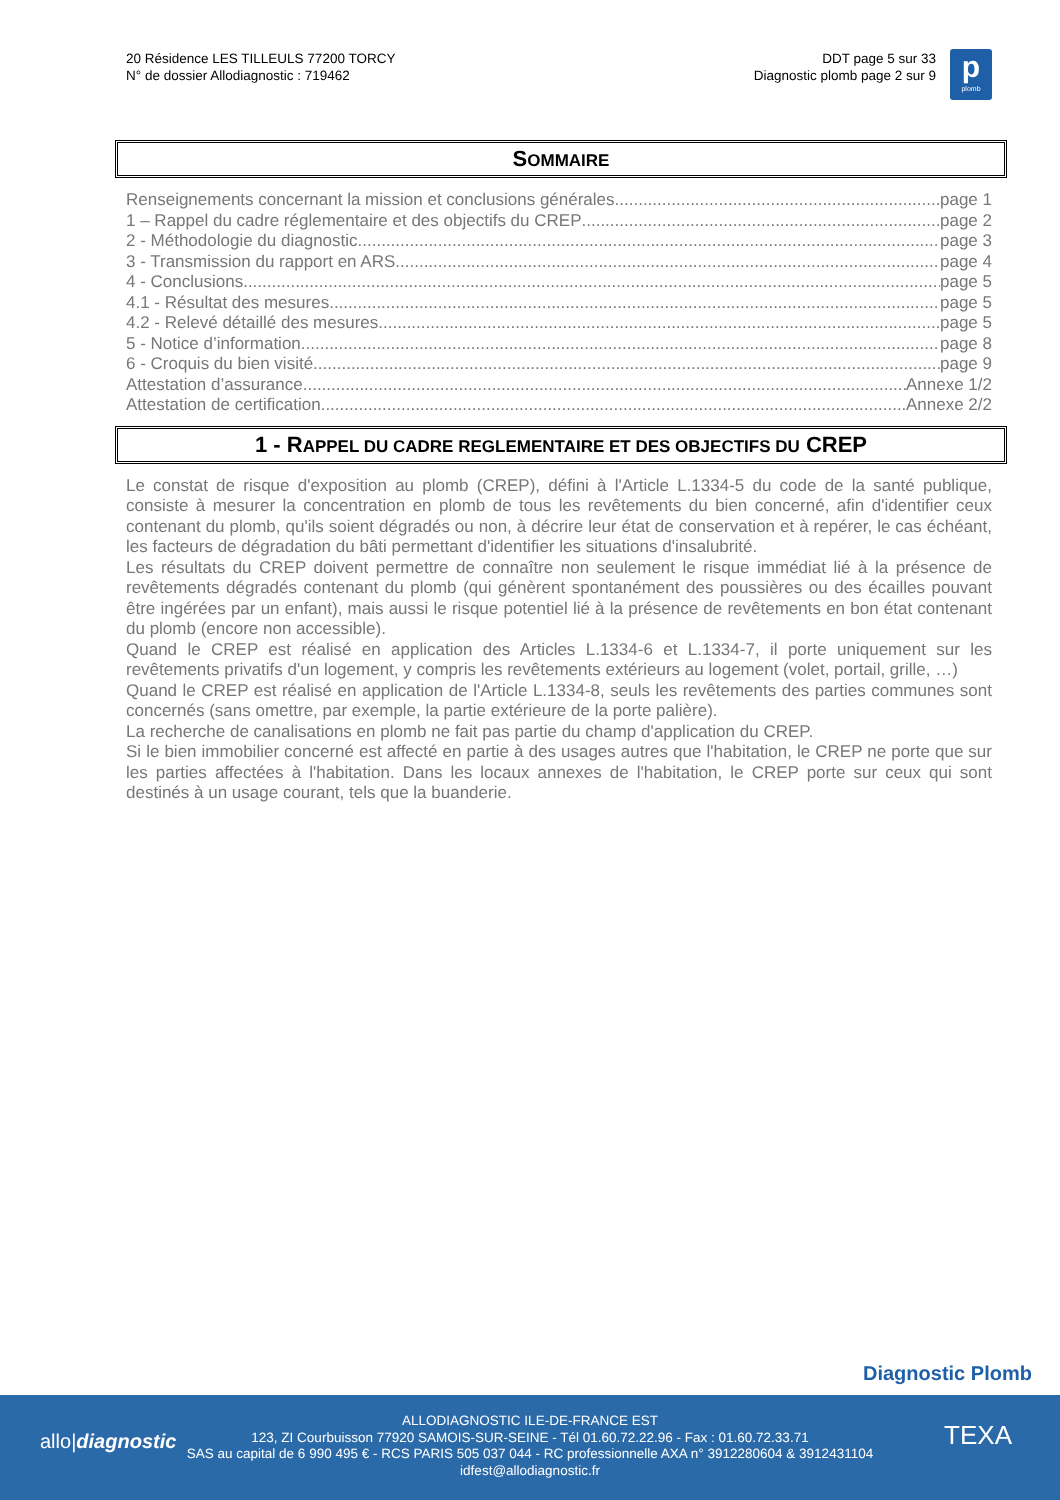20 Résidence LES TILLEULS 77200 TORCY
N° de dossier Allodiagnostic : 719462
DDT page 5 sur 33
Diagnostic plomb page 2 sur 9
p
plomb
SOMMAIRE
Renseignements concernant la mission et conclusions générales page 1
1 – Rappel du cadre réglementaire et des objectifs du CREP page 2
2 - Méthodologie du diagnostic page 3
3 - Transmission du rapport en ARS page 4
4 - Conclusions page 5
4.1 - Résultat des mesures page 5
4.2 - Relevé détaillé des mesures page 5
5 - Notice d’information page 8
6 - Croquis du bien visité page 9
Attestation d’assurance Annexe 1/2
Attestation de certification Annexe 2/2
1 - RAPPEL DU CADRE REGLEMENTAIRE ET DES OBJECTIFS DU CREP
Le constat de risque d'exposition au plomb (CREP), défini à l'Article L.1334-5 du code de la santé publique, consiste à mesurer la concentration en plomb de tous les revêtements du bien concerné, afin d'identifier ceux contenant du plomb, qu'ils soient dégradés ou non, à décrire leur état de conservation et à repérer, le cas échéant, les facteurs de dégradation du bâti permettant d'identifier les situations d'insalubrité.
Les résultats du CREP doivent permettre de connaître non seulement le risque immédiat lié à la présence de revêtements dégradés contenant du plomb (qui génèrent spontanément des poussières ou des écailles pouvant être ingérées par un enfant), mais aussi le risque potentiel lié à la présence de revêtements en bon état contenant du plomb (encore non accessible).
Quand le CREP est réalisé en application des Articles L.1334-6 et L.1334-7, il porte uniquement sur les revêtements privatifs d'un logement, y compris les revêtements extérieurs au logement (volet, portail, grille, …)
Quand le CREP est réalisé en application de l'Article L.1334-8, seuls les revêtements des parties communes sont concernés (sans omettre, par exemple, la partie extérieure de la porte palière).
La recherche de canalisations en plomb ne fait pas partie du champ d'application du CREP.
Si le bien immobilier concerné est affecté en partie à des usages autres que l'habitation, le CREP ne porte que sur les parties affectées à l'habitation. Dans les locaux annexes de l'habitation, le CREP porte sur ceux qui sont destinés à un usage courant, tels que la buanderie.
Diagnostic Plomb
allo|diagnostic TEXA
ALLODIAGNOSTIC ILE-DE-FRANCE EST
123, ZI Courbuisson 77920 SAMOIS-SUR-SEINE - Tél 01.60.72.22.96 - Fax : 01.60.72.33.71
SAS au capital de 6 990 495 € - RCS PARIS 505 037 044 - RC professionnelle AXA n° 3912280604 & 3912431104
idfest@allodiagnostic.fr